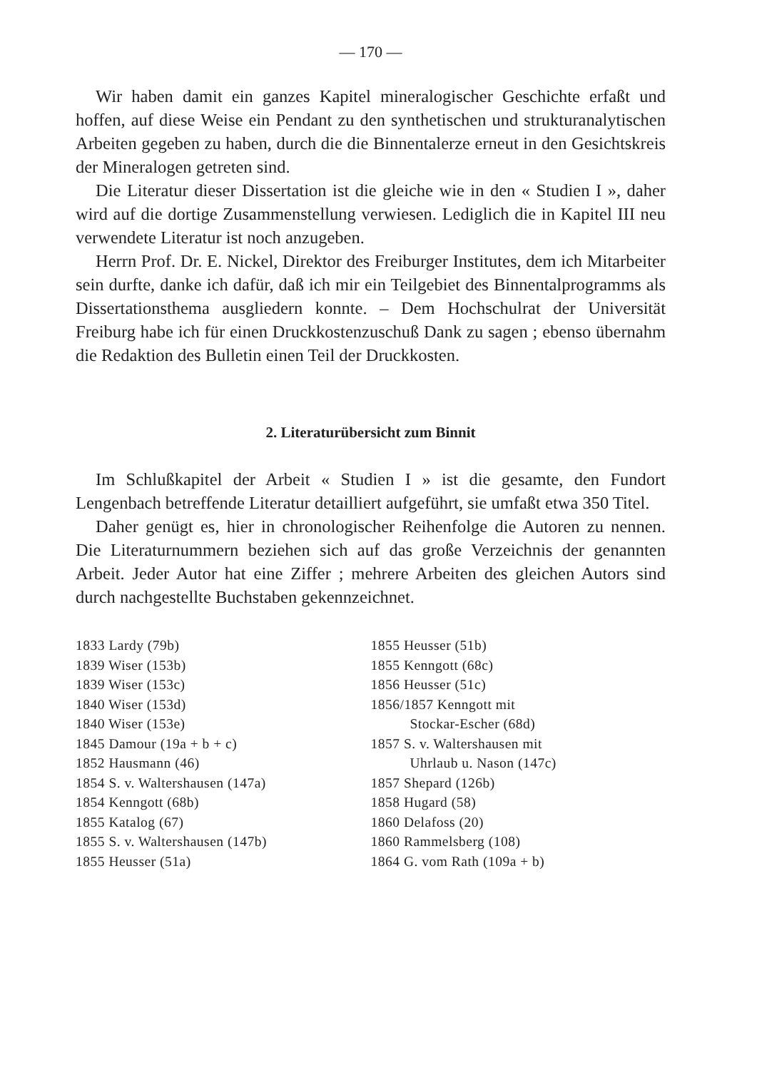— 170 —
Wir haben damit ein ganzes Kapitel mineralogischer Geschichte erfaßt und hoffen, auf diese Weise ein Pendant zu den synthetischen und strukturanalytischen Arbeiten gegeben zu haben, durch die die Binnentalerze erneut in den Gesichtskreis der Mineralogen getreten sind.
Die Literatur dieser Dissertation ist die gleiche wie in den « Studien I », daher wird auf die dortige Zusammenstellung verwiesen. Lediglich die in Kapitel III neu verwendete Literatur ist noch anzugeben.
Herrn Prof. Dr. E. Nickel, Direktor des Freiburger Institutes, dem ich Mitarbeiter sein durfte, danke ich dafür, daß ich mir ein Teilgebiet des Binnentalprogramms als Dissertationsthema ausgliedern konnte. – Dem Hochschulrat der Universität Freiburg habe ich für einen Druckkostenzuschuß Dank zu sagen ; ebenso übernahm die Redaktion des Bulletin einen Teil der Druckkosten.
2. Literaturübersicht zum Binnit
Im Schlußkapitel der Arbeit « Studien I » ist die gesamte, den Fundort Lengenbach betreffende Literatur detailliert aufgeführt, sie umfaßt etwa 350 Titel.
Daher genügt es, hier in chronologischer Reihenfolge die Autoren zu nennen. Die Literaturnummern beziehen sich auf das große Verzeichnis der genannten Arbeit. Jeder Autor hat eine Ziffer ; mehrere Arbeiten des gleichen Autors sind durch nachgestellte Buchstaben gekennzeichnet.
1833 Lardy (79b)
1839 Wiser (153b)
1839 Wiser (153c)
1840 Wiser (153d)
1840 Wiser (153e)
1845 Damour (19a + b + c)
1852 Hausmann (46)
1854 S. v. Waltershausen (147a)
1854 Kenngott (68b)
1855 Katalog (67)
1855 S. v. Waltershausen (147b)
1855 Heusser (51a)
1855 Heusser (51b)
1855 Kenngott (68c)
1856 Heusser (51c)
1856/1857 Kenngott mit
Stockar-Escher (68d)
1857 S. v. Waltershausen mit
Uhrlaub u. Nason (147c)
1857 Shepard (126b)
1858 Hugard (58)
1860 Delafoss (20)
1860 Rammelsberg (108)
1864 G. vom Rath (109a + b)